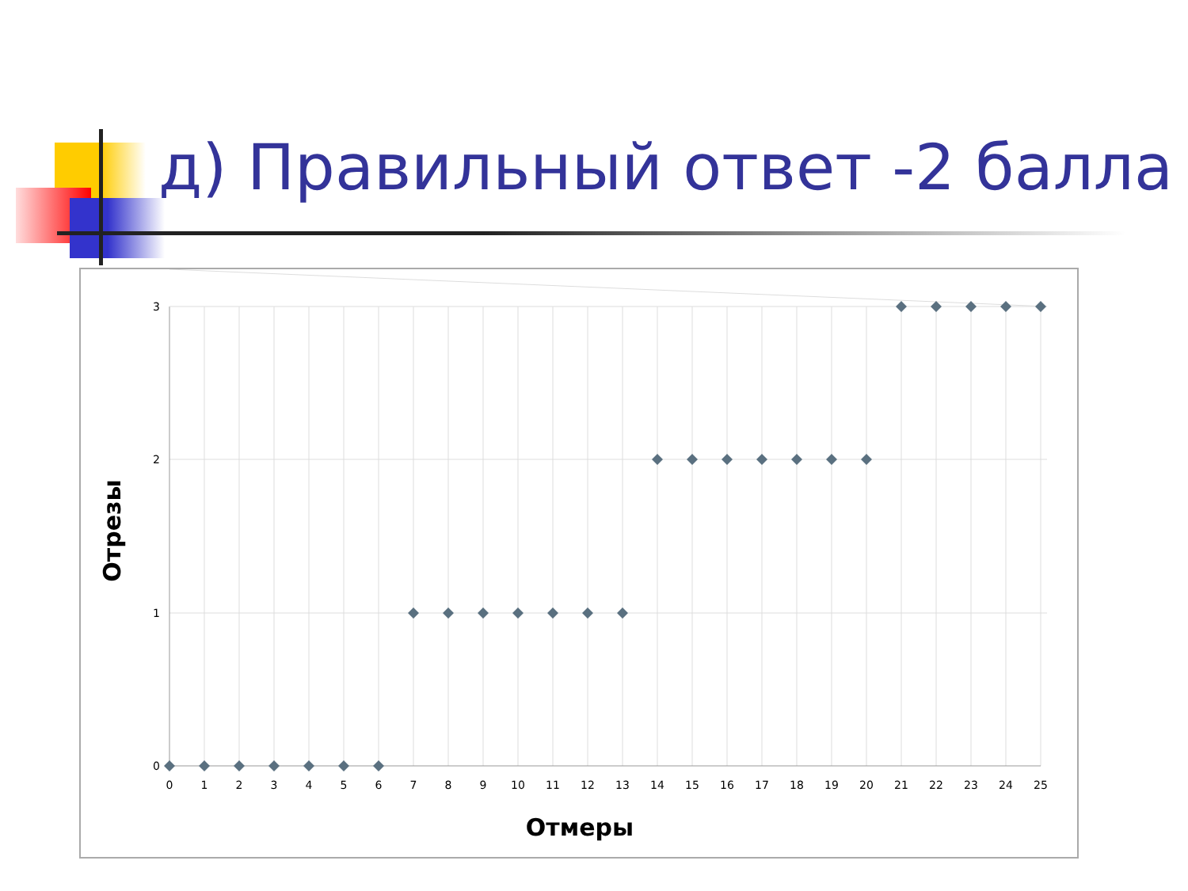д) Правильный ответ -2 балла
3
2
1
0
0
1
2
3
4
5
6
7
8
9
10
11
12
13
14
15
16
17
18
19
20
21
22
23
24
25
Отмеры
Отрезы